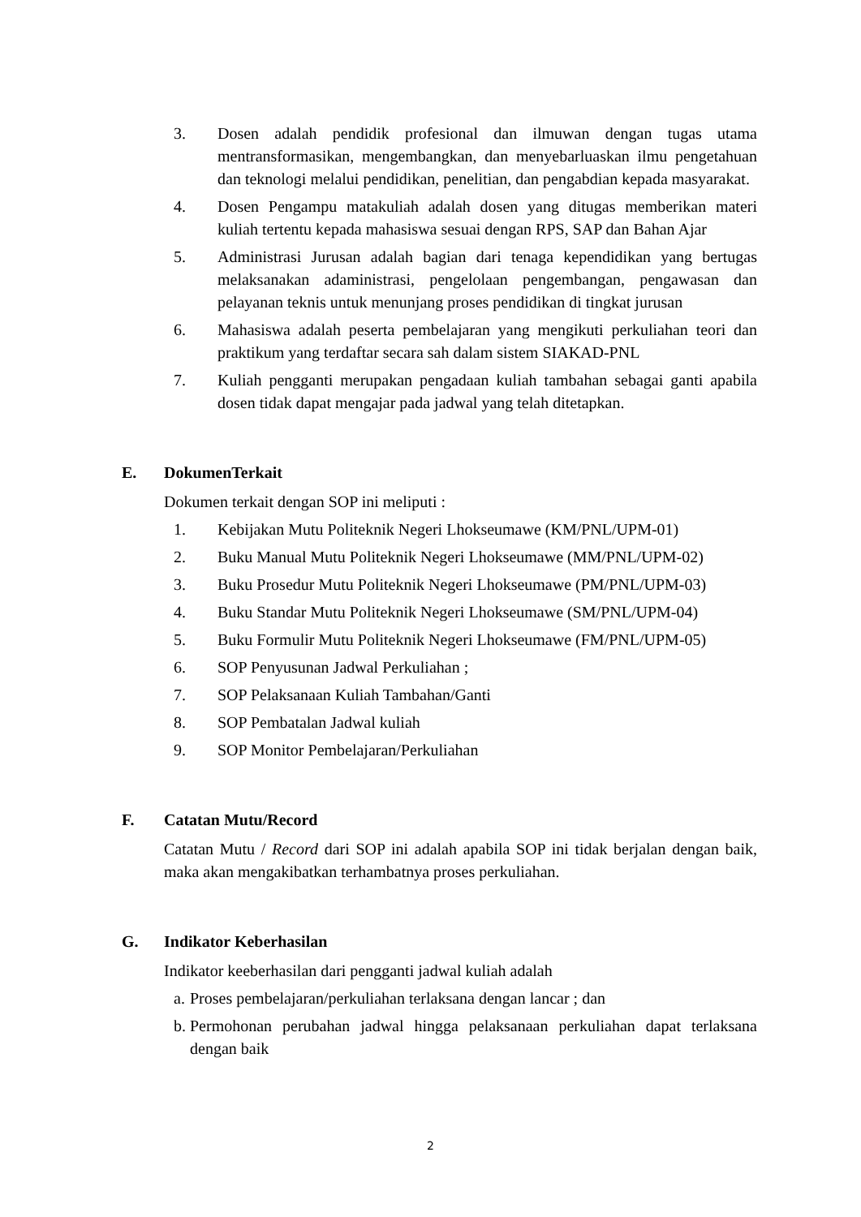3. Dosen adalah pendidik profesional dan ilmuwan dengan tugas utama mentransformasikan, mengembangkan, dan menyebarluaskan ilmu pengetahuan dan teknologi melalui pendidikan, penelitian, dan pengabdian kepada masyarakat.
4. Dosen Pengampu matakuliah adalah dosen yang ditugas memberikan materi kuliah tertentu kepada mahasiswa sesuai dengan RPS, SAP dan Bahan Ajar
5. Administrasi Jurusan adalah bagian dari tenaga kependidikan yang bertugas melaksanakan adaministrasi, pengelolaan pengembangan, pengawasan dan pelayanan teknis untuk menunjang proses pendidikan di tingkat jurusan
6. Mahasiswa adalah peserta pembelajaran yang mengikuti perkuliahan teori dan praktikum yang terdaftar secara sah dalam sistem SIAKAD-PNL
7. Kuliah pengganti merupakan pengadaan kuliah tambahan sebagai ganti apabila dosen tidak dapat mengajar pada jadwal yang telah ditetapkan.
E. DokumenTerkait
Dokumen terkait dengan SOP ini meliputi :
1. Kebijakan Mutu Politeknik Negeri Lhokseumawe (KM/PNL/UPM-01)
2. Buku Manual Mutu Politeknik Negeri Lhokseumawe (MM/PNL/UPM-02)
3. Buku Prosedur Mutu Politeknik Negeri Lhokseumawe (PM/PNL/UPM-03)
4. Buku Standar Mutu Politeknik Negeri Lhokseumawe (SM/PNL/UPM-04)
5. Buku Formulir Mutu Politeknik Negeri Lhokseumawe (FM/PNL/UPM-05)
6. SOP Penyusunan Jadwal Perkuliahan ;
7. SOP Pelaksanaan Kuliah Tambahan/Ganti
8. SOP Pembatalan Jadwal kuliah
9. SOP Monitor Pembelajaran/Perkuliahan
F. Catatan Mutu/Record
Catatan Mutu / Record dari SOP ini adalah apabila SOP ini tidak berjalan dengan baik, maka akan mengakibatkan terhambatnya proses perkuliahan.
G. Indikator Keberhasilan
Indikator keeberhasilan dari pengganti jadwal kuliah adalah
a.
Proses pembelajaran/perkuliahan terlaksana dengan lancar ; dan
b.
Permohonan perubahan jadwal hingga pelaksanaan perkuliahan dapat terlaksana dengan baik
2